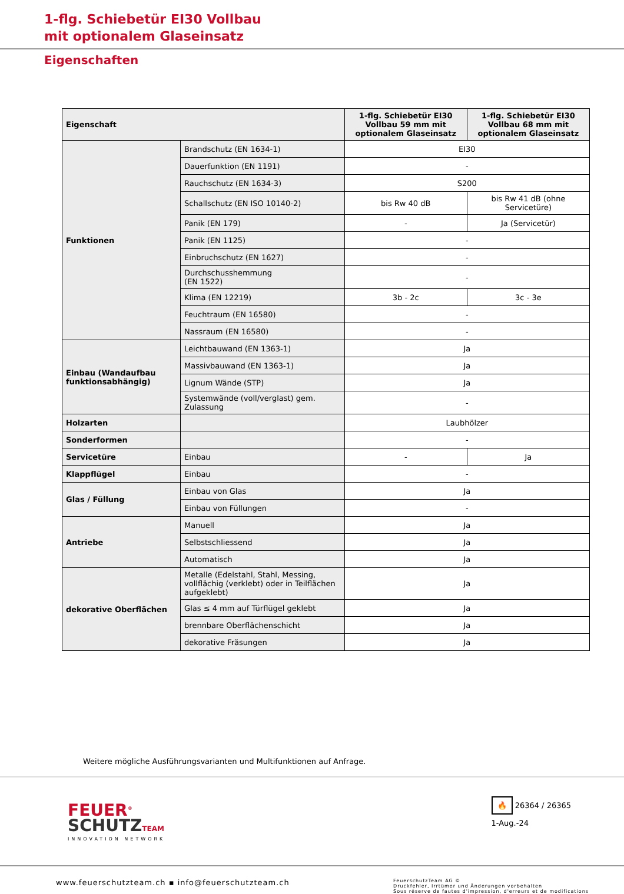1-flg. Schiebetür EI30 Vollbau
mit optionalem Glaseinsatz
Eigenschaften
| Eigenschaft | | 1-flg. Schiebetür EI30 Vollbau 59 mm mit optionalem Glaseinsatz | 1-flg. Schiebetür EI30 Vollbau 68 mm mit optionalem Glaseinsatz |
| --- | --- | --- | --- |
| Funktionen | Brandschutz (EN 1634-1) | EI30 | |
| | Dauerfunktion (EN 1191) | - | |
| | Rauchschutz (EN 1634-3) | S200 | |
| | Schallschutz (EN ISO 10140-2) | bis Rw 40 dB | bis Rw 41 dB (ohne Servicetüre) |
| | Panik (EN 179) | - | Ja (Servicetür) |
| | Panik (EN 1125) | - | |
| | Einbruchschutz (EN 1627) | - | |
| | Durchschusshemmung (EN 1522) | - | |
| | Klima (EN 12219) | 3b - 2c | 3c - 3e |
| | Feuchtraum (EN 16580) | - | |
| | Nassraum (EN 16580) | - | |
| Einbau (Wandaufbau funktionsabhängig) | Leichtbauwand (EN 1363-1) | Ja | |
| | Massivbauwand (EN 1363-1) | Ja | |
| | Lignum Wände (STP) | Ja | |
| | Systemwände (voll/verglast) gem. Zulassung | - | |
| Holzarten | | Laubhölzer | |
| Sonderformen | | - | |
| Servicetüre | Einbau | - | Ja |
| Klappflügel | Einbau | - | |
| Glas / Füllung | Einbau von Glas | Ja | |
| | Einbau von Füllungen | - | |
| Antriebe | Manuell | Ja | |
| | Selbstschliessend | Ja | |
| | Automatisch | Ja | |
| dekorative Oberflächen | Metalle (Edelstahl, Stahl, Messing, vollflächig (verklebt) oder in Teilflächen aufgeklebt) | Ja | |
| | Glas ≤ 4 mm auf Türflügel geklebt | Ja | |
| | brennbare Oberflächenschicht | Ja | |
| | dekorative Fräsungen | Ja | |
Weitere mögliche Ausführungsvarianten und Multifunktionen auf Anfrage.
FEUER<sup>®</sup>
SCHUTZ TEAM
INNOVATION NETWORK
🔥 26364 / 26365
1-Aug.-24
www.feuerschutzteam.ch ▪ info@feuerschutzteam.ch
FeuerschutzTeam AG ©
Druckfehler, Irrtümer und Änderungen vorbehalten
Sous réserve de fautes d'impression, d'erreurs et de modifications